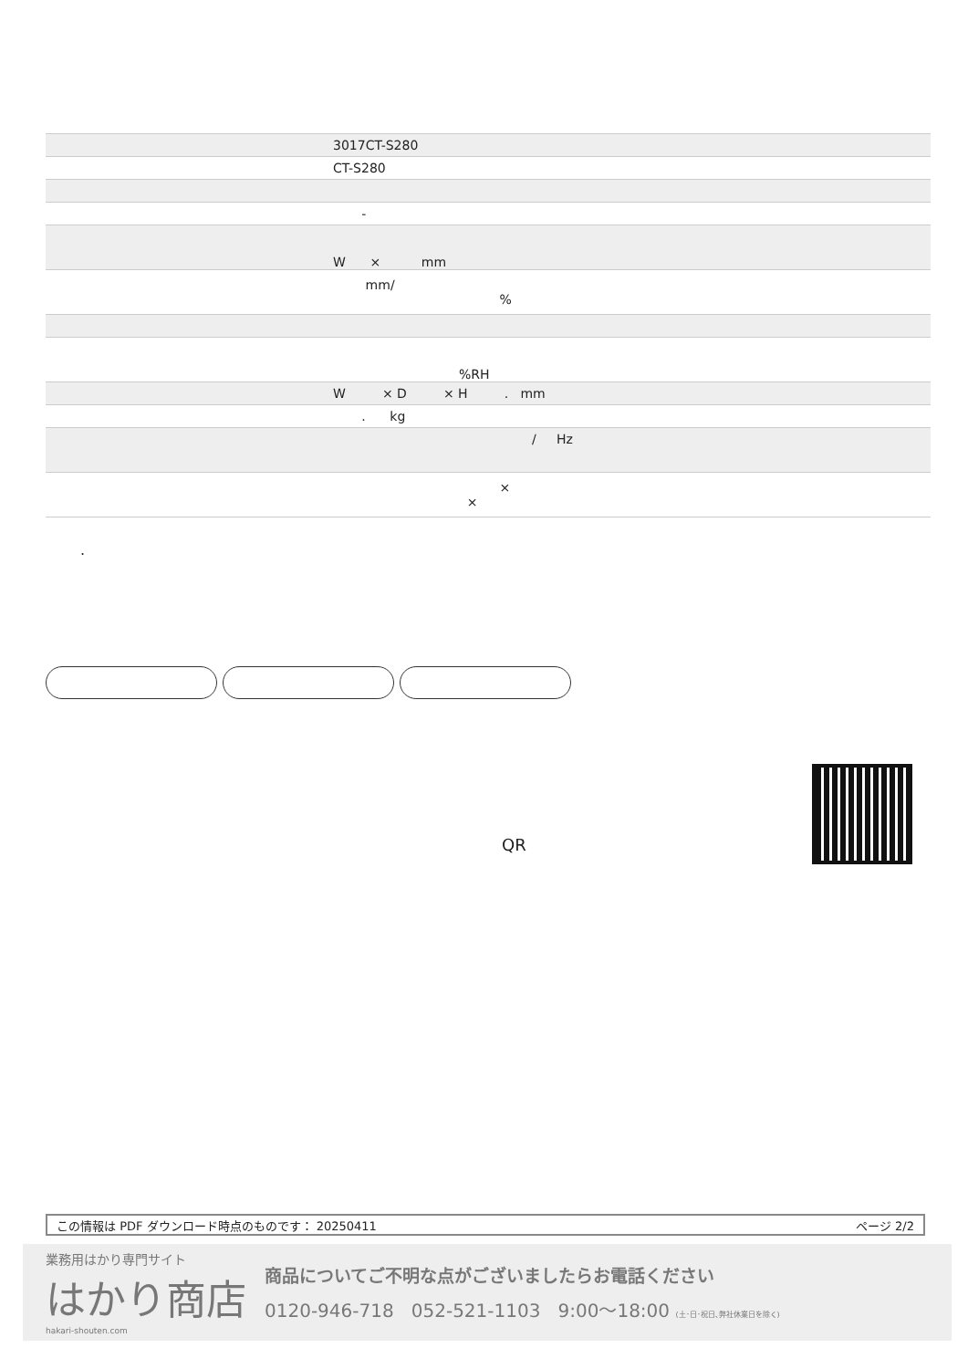| | 3017CT-S280 |
| | CT-S280 |
| | - |
| | W × mm |
| | mm/ % |
| | %RH |
| | W × D × H . mm |
| | . kg |
| | / Hz |
| | × × |
.
QR
この情報は PDF ダウンロード時点のものです： 20250411 ページ 2/2
業務用はかり専門サイト
はかり商店
hakari-shouten.com
商品についてご不明な点がございましたらお電話ください
0120-946-718 052-521-1103 9:00〜18:00 (土･日･祝日､弊社休業日を除く)